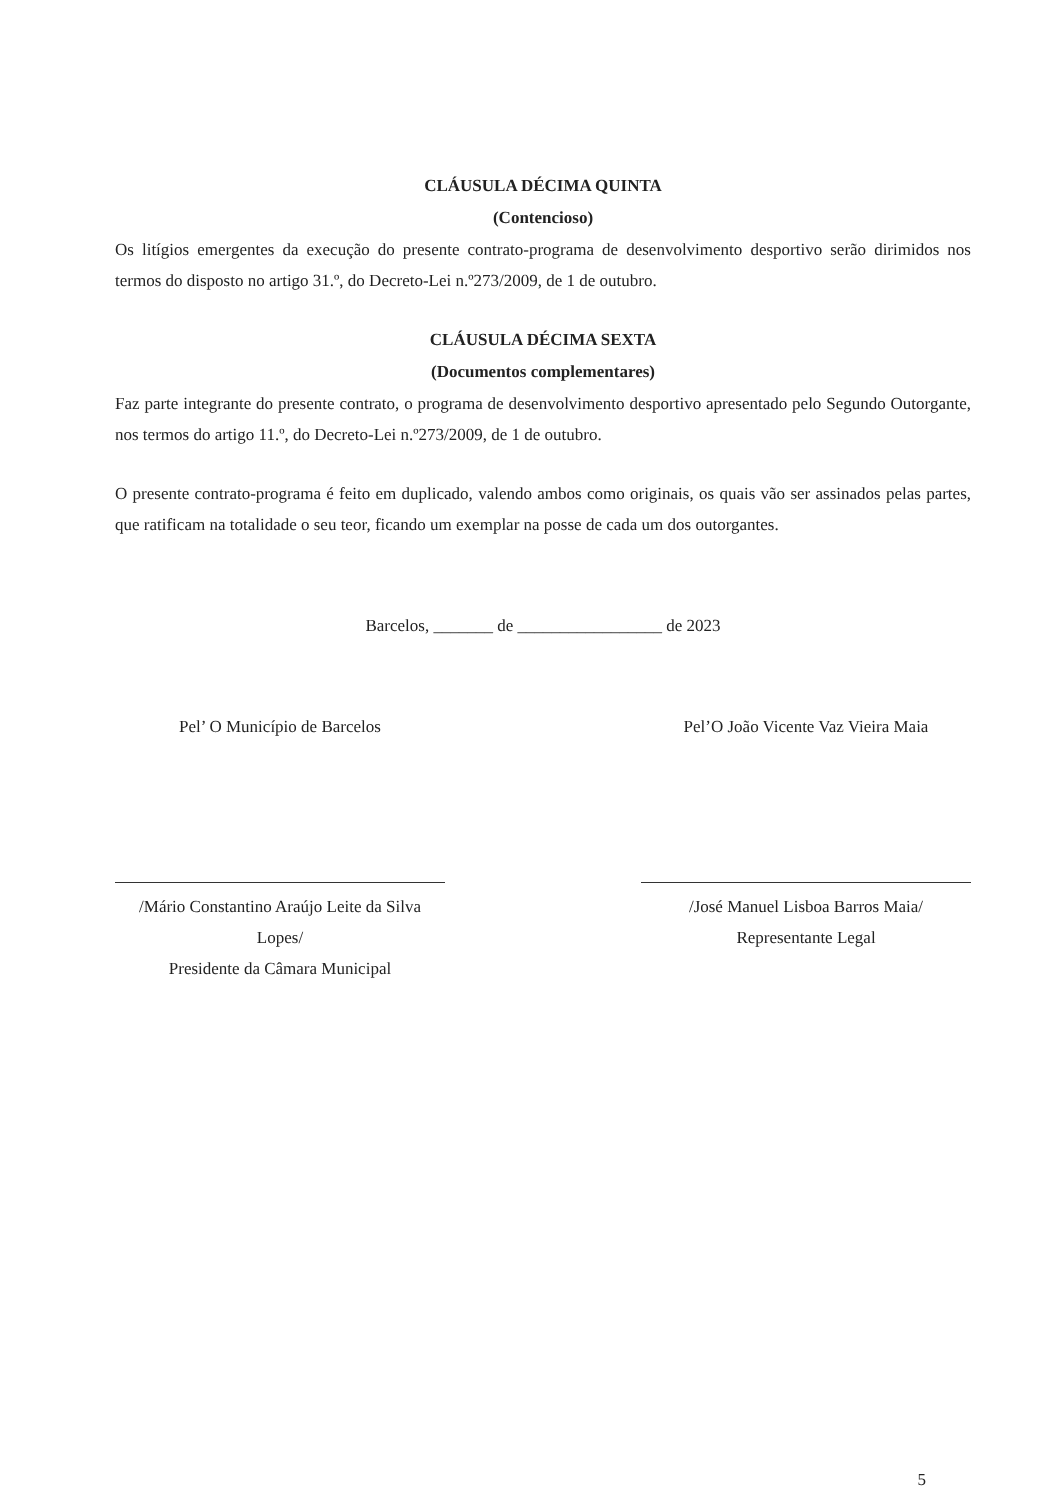CLÁUSULA DÉCIMA QUINTA
(Contencioso)
Os litígios emergentes da execução do presente contrato-programa de desenvolvimento desportivo serão dirimidos nos termos do disposto no artigo 31.º, do Decreto-Lei n.º273/2009, de 1 de outubro.
CLÁUSULA DÉCIMA SEXTA
(Documentos complementares)
Faz parte integrante do presente contrato, o programa de desenvolvimento desportivo apresentado pelo Segundo Outorgante, nos termos do artigo 11.º, do Decreto-Lei n.º273/2009, de 1 de outubro.
O presente contrato-programa é feito em duplicado, valendo ambos como originais, os quais vão ser assinados pelas partes, que ratificam na totalidade o seu teor, ficando um exemplar na posse de cada um dos outorgantes.
Barcelos, _______ de _________________ de 2023
Pel’ O Município de Barcelos
/Mário Constantino Araújo Leite da Silva Lopes/
Presidente da Câmara Municipal
Pel’O João Vicente Vaz Vieira Maia
/José Manuel Lisboa Barros Maia/
Representante Legal
5